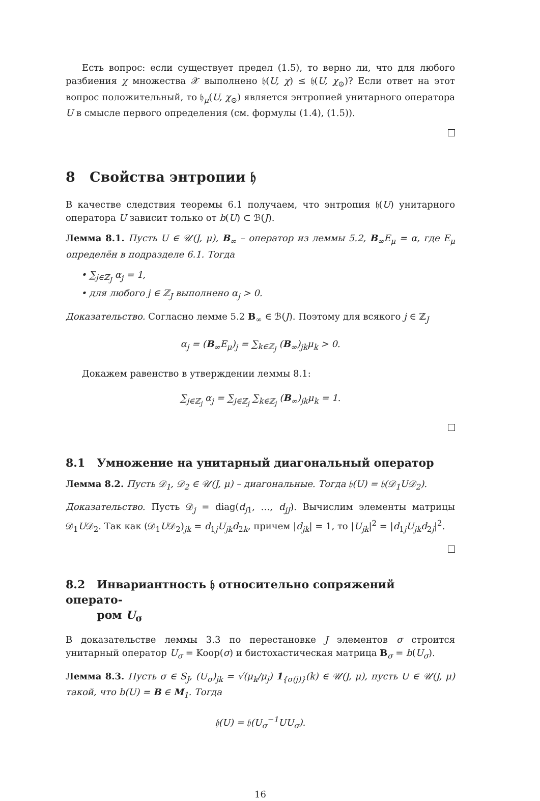Есть вопрос: если существует предел (1.5), то верно ли, что для любого разбиения χ множества 𝒳 выполнено 𝔥(U, χ) ≤ 𝔥(U, χ<sub>⊙</sub>)? Если ответ на этот вопрос положительный, то 𝔥<sub>μ</sub>(U, χ<sub>⊙</sub>) является энтропией унитарного оператора U в смысле первого определения (см. формулы (1.4), (1.5)).
8 Свойства энтропии 𝔥
В качестве следствия теоремы 6.1 получаем, что энтропия 𝔥(U) унитарного оператора U зависит только от b(U) ⊂ ℬ(J).
Лемма 8.1. Пусть U ∈ 𝒰(J, μ), B<sub>∞</sub> – оператор из леммы 5.2, B<sub>∞</sub>E<sub>μ</sub> = α, где E<sub>μ</sub> определён в подразделе 6.1. Тогда
• ∑<sub>j∈ℤ<sub>J</sub></sub> α<sub>j</sub> = 1,
• для любого j ∈ ℤ<sub>J</sub> выполнено α<sub>j</sub> > 0.
Доказательство. Согласно лемме 5.2 B<sub>∞</sub> ∈ ℬ(J). Поэтому для всякого j ∈ ℤ<sub>J</sub>
α<sub>j</sub> = (B<sub>∞</sub>E<sub>μ</sub>)<sub>j</sub> = ∑<sub>k∈ℤ<sub>J</sub></sub> (B<sub>∞</sub>)<sub>jk</sub>μ<sub>k</sub> > 0.
Докажем равенство в утверждении леммы 8.1:
∑<sub>j∈ℤ<sub>j</sub></sub> α<sub>j</sub> = ∑<sub>j∈ℤ<sub>j</sub></sub> ∑<sub>k∈ℤ<sub>j</sub></sub> (B<sub>∞</sub>)<sub>jk</sub>μ<sub>k</sub> = 1.
8.1 Умножение на унитарный диагональный оператор
Лемма 8.2. Пусть 𝒟<sub>1</sub>, 𝒟<sub>2</sub> ∈ 𝒰(J, μ) – диагональные. Тогда 𝔥(U) = 𝔥(𝒟<sub>1</sub>U𝒟<sub>2</sub>).
Доказательство. Пусть 𝒟<sub>j</sub> = diag(d<sub>j1</sub>, …, d<sub>jJ</sub>). Вычислим элементы матрицы 𝒟<sub>1</sub>U𝒟<sub>2</sub>. Так как (𝒟<sub>1</sub>U𝒟<sub>2</sub>)<sub>jk</sub> = d<sub>1j</sub>U<sub>jk</sub>d<sub>2k</sub>, причем |d<sub>jk</sub>| = 1, то |U<sub>jk</sub>|<sup>2</sup> = |d<sub>1j</sub>U<sub>jk</sub>d<sub>2j</sub>|<sup>2</sup>.
8.2 Инвариантность 𝔥 относительно сопряжений операто-
ром U<sub>σ</sub>
В доказательстве леммы 3.3 по перестановке J элементов σ строится унитарный оператор U<sub>σ</sub> = Koop(σ) и бистохастическая матрица B<sub>σ</sub> = b(U<sub>σ</sub>).
Лемма 8.3. Пусть σ ∈ S<sub>J</sub>, (U<sub>σ</sub>)<sub>jk</sub> = √(μ<sub>k</sub>/μ<sub>j</sub>) 1<sub>{σ(j)}</sub>(k) ∈ 𝒰(J, μ), пусть U ∈ 𝒰(J, μ) такой, что b(U) = B ∈ M<sub>1</sub>. Тогда
𝔥(U) = 𝔥(U<sub>σ</sub><sup>−1</sup>UU<sub>σ</sub>).
16